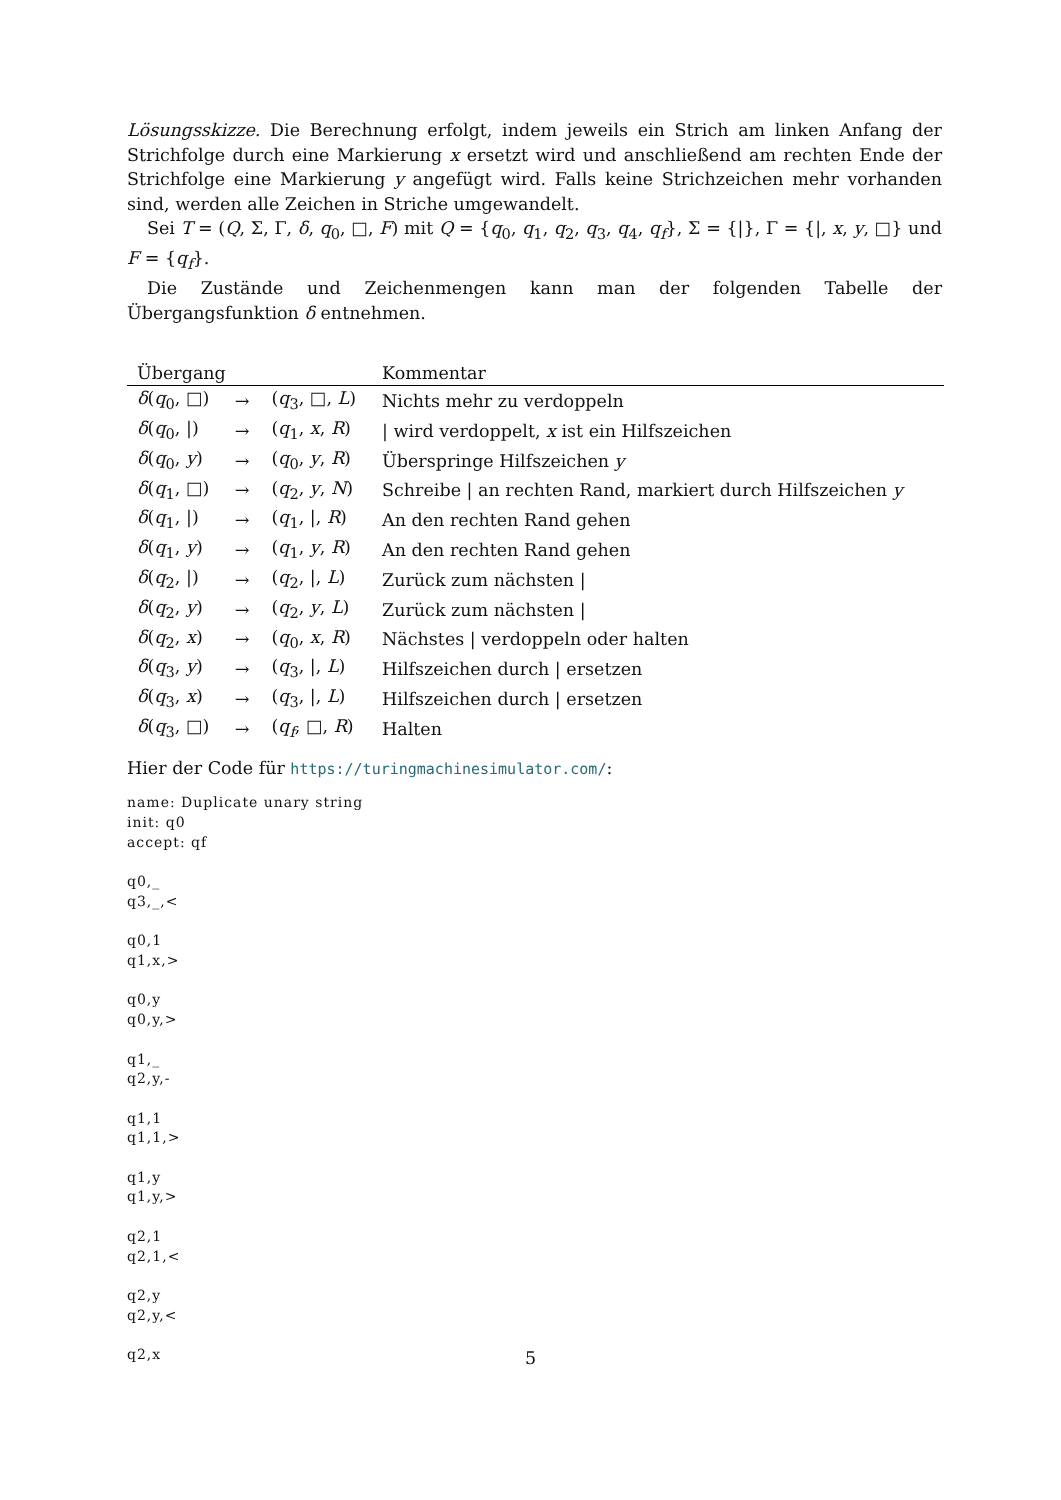Lösungsskizze. Die Berechnung erfolgt, indem jeweils ein Strich am linken Anfang der Strichfolge durch eine Markierung x ersetzt wird und anschließend am rechten Ende der Strichfolge eine Markierung y angefügt wird. Falls keine Strichzeichen mehr vorhanden sind, werden alle Zeichen in Striche umgewandelt.
Sei T = (Q, Σ, Γ, δ, q<sub>0</sub>, □, F) mit Q = {q<sub>0</sub>, q<sub>1</sub>, q<sub>2</sub>, q<sub>3</sub>, q<sub>4</sub>, q<sub>f</sub>}, Σ = {|}, Γ = {|, x, y, □} und F = {q<sub>f</sub>}.
Die Zustände und Zeichenmengen kann man der folgenden Tabelle der Übergangsfunktion δ entnehmen.
| Übergang | | | Kommentar |
| --- | --- | --- | --- |
| δ ( q<sub>0</sub>, □) | → | ( q<sub>3</sub>, □, L ) | Nichts mehr zu verdoppeln |
| δ ( q<sub>0</sub>, /) | → | ( q<sub>1</sub>, x , R ) | / wird verdoppelt, x ist ein Hilfszeichen |
| δ ( q<sub>0</sub>, y ) | → | ( q<sub>0</sub>, y , R ) | Überspringe Hilfszeichen y |
| δ ( q<sub>1</sub>, □) | → | ( q<sub>2</sub>, y , N ) | Schreibe / an rechten Rand, markiert durch Hilfszeichen y |
| δ ( q<sub>1</sub>, /) | → | ( q<sub>1</sub>, /, R ) | An den rechten Rand gehen |
| δ ( q<sub>1</sub>, y ) | → | ( q<sub>1</sub>, y , R ) | An den rechten Rand gehen |
| δ ( q<sub>2</sub>, /) | → | ( q<sub>2</sub>, /, L ) | Zurück zum nächsten / |
| δ ( q<sub>2</sub>, y ) | → | ( q<sub>2</sub>, y , L ) | Zurück zum nächsten / |
| δ ( q<sub>2</sub>, x ) | → | ( q<sub>0</sub>, x , R ) | Nächstes / verdoppeln oder halten |
| δ ( q<sub>3</sub>, y ) | → | ( q<sub>3</sub>, /, L ) | Hilfszeichen durch / ersetzen |
| δ ( q<sub>3</sub>, x ) | → | ( q<sub>3</sub>, /, L ) | Hilfszeichen durch / ersetzen |
| δ ( q<sub>3</sub>, □) | → | ( q<sub>f</sub> , □, R ) | Halten |
Hier der Code für https://turingmachinesimulator.com/:
name: Duplicate unary string
init: q0
accept: qf

q0,_
q3,_,<

q0,1
q1,x,>

q0,y
q0,y,>

q1,_
q2,y,-

q1,1
q1,1,>

q1,y
q1,y,>

q2,1
q2,1,<

q2,y
q2,y,<

q2,x
5